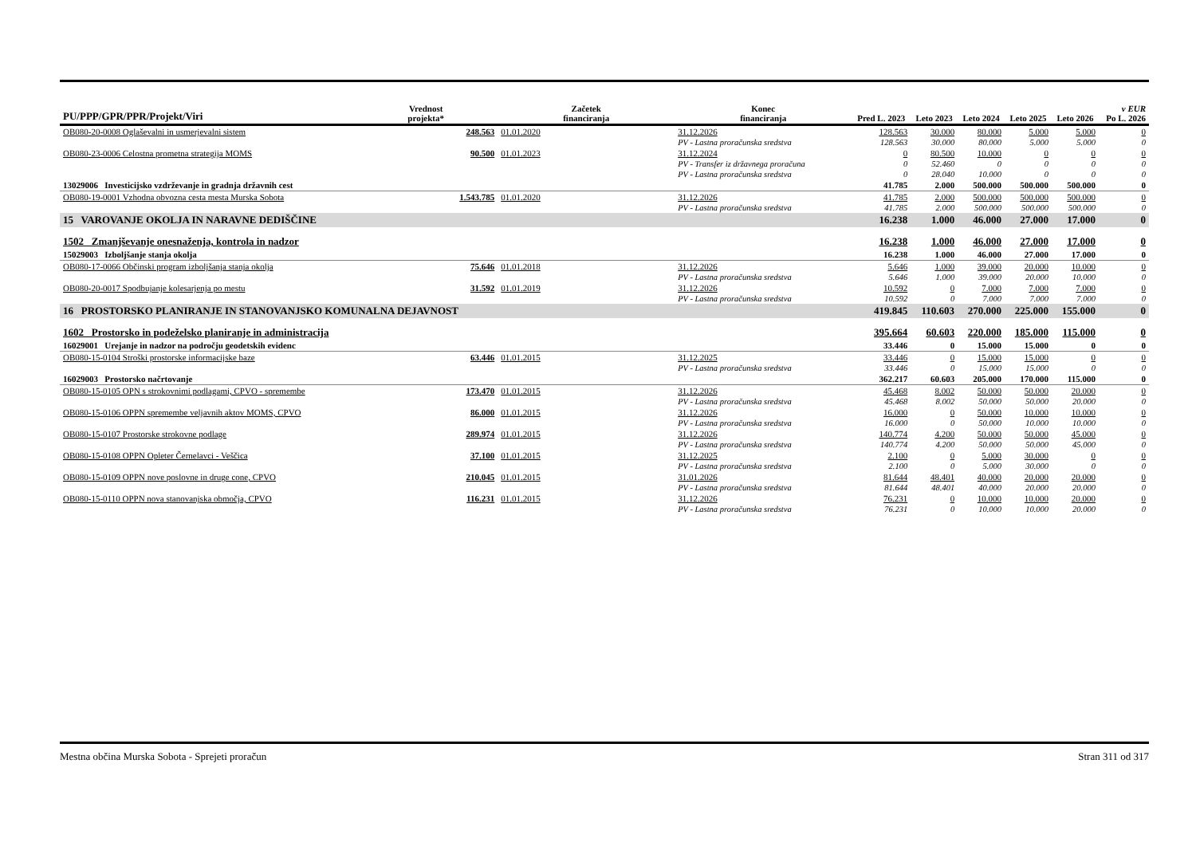| PU/PPP/GPR/PPR/Projekt/Viri | | Vrednost projekta* | Začetek financiranja | Konec financiranja | Pred L. 2023 | Leto 2023 | Leto 2024 | Leto 2025 | Leto 2026 | v EUR Po L. 2026 |
| --- | --- | --- | --- | --- | --- | --- | --- | --- | --- | --- |
| OB080-20-0008 Oglaševalni in usmerjevalni sistem | | 248.563 | 01.01.2020 | 31.12.2026 | 128.563 | 30.000 | 80.000 | 5.000 | 5.000 | 0 |
| | PV - Lastna proračunska sredstva | | | | 128.563 | 30.000 | 80.000 | 5.000 | 5.000 | 0 |
| OB080-23-0006 Celostna prometna strategija MOMS | | 90.500 | 01.01.2023 | 31.12.2024 | 0 | 80.500 | 10.000 | 0 | 0 | 0 |
| | PV - Transfer iz državnega proračuna | | | | 0 | 52.460 | 0 | 0 | 0 | 0 |
| | PV - Lastna proračunska sredstva | | | | 0 | 28.040 | 10.000 | 0 | 0 | 0 |
| 13029006 Investicijsko vzdrževanje in gradnja državnih cest | | | | | 41.785 | 2.000 | 500.000 | 500.000 | 500.000 | 0 |
| OB080-19-0001 Vzhodna obvozna cesta mesta Murska Sobota | | 1.543.785 | 01.01.2020 | 31.12.2026 | 41.785 | 2.000 | 500.000 | 500.000 | 500.000 | 0 |
| | PV - Lastna proračunska sredstva | | | | 41.785 | 2.000 | 500.000 | 500.000 | 500.000 | 0 |
| 15 VAROVANJE OKOLJA IN NARAVNE DEDIŠČINE | | | | | 16.238 | 1.000 | 46.000 | 27.000 | 17.000 | 0 |
| 1502 Zmanjševanje onesnaženja, kontrola in nadzor | | | | | 16.238 | 1.000 | 46.000 | 27.000 | 17.000 | 0 |
| 15029003 Izboljšanje stanja okolja | | | | | 16.238 | 1.000 | 46.000 | 27.000 | 17.000 | 0 |
| OB080-17-0066 Občinski program izboljšanja stanja okolja | | 75.646 | 01.01.2018 | 31.12.2026 | 5.646 | 1.000 | 39.000 | 20.000 | 10.000 | 0 |
| | PV - Lastna proračunska sredstva | | | | 5.646 | 1.000 | 39.000 | 20.000 | 10.000 | 0 |
| OB080-20-0017 Spodbujanje kolesarjenja po mestu | | 31.592 | 01.01.2019 | 31.12.2026 | 10.592 | 0 | 7.000 | 7.000 | 7.000 | 0 |
| | PV - Lastna proračunska sredstva | | | | 10.592 | 0 | 7.000 | 7.000 | 7.000 | 0 |
| 16 PROSTORSKO PLANIRANJE IN STANOVANJSKO KOMUNALNA DEJAVNOST | | | | | 419.845 | 110.603 | 270.000 | 225.000 | 155.000 | 0 |
| 1602 Prostorsko in podeželsko planiranje in administracija | | | | | 395.664 | 60.603 | 220.000 | 185.000 | 115.000 | 0 |
| 16029001 Urejanje in nadzor na področju geodetskih evidenc | | | | | 33.446 | 0 | 15.000 | 15.000 | 0 | 0 |
| OB080-15-0104 Stroški prostorske informacijske baze | | 63.446 | 01.01.2015 | 31.12.2025 | 33.446 | 0 | 15.000 | 15.000 | 0 | 0 |
| | PV - Lastna proračunska sredstva | | | | 33.446 | 0 | 15.000 | 15.000 | 0 | 0 |
| 16029003 Prostorsko načrtovanje | | | | | 362.217 | 60.603 | 205.000 | 170.000 | 115.000 | 0 |
| OB080-15-0105 OPN s strokovnimi podlagami, CPVO - spremembe | | 173.470 | 01.01.2015 | 31.12.2026 | 45.468 | 8.002 | 50.000 | 50.000 | 20.000 | 0 |
| | PV - Lastna proračunska sredstva | | | | 45.468 | 8.002 | 50.000 | 50.000 | 20.000 | 0 |
| OB080-15-0106 OPPN spremembe veljavnih aktov MOMS, CPVO | | 86.000 | 01.01.2015 | 31.12.2026 | 16.000 | 0 | 50.000 | 10.000 | 10.000 | 0 |
| | PV - Lastna proračunska sredstva | | | | 16.000 | 0 | 50.000 | 10.000 | 10.000 | 0 |
| OB080-15-0107 Prostorske strokovne podlage | | 289.974 | 01.01.2015 | 31.12.2026 | 140.774 | 4.200 | 50.000 | 50.000 | 45.000 | 0 |
| | PV - Lastna proračunska sredstva | | | | 140.774 | 4.200 | 50.000 | 50.000 | 45.000 | 0 |
| OB080-15-0108 OPPN Opleter Černelavci - Veščica | | 37.100 | 01.01.2015 | 31.12.2025 | 2.100 | 0 | 5.000 | 30.000 | 0 | 0 |
| | PV - Lastna proračunska sredstva | | | | 2.100 | 0 | 5.000 | 30.000 | 0 | 0 |
| OB080-15-0109 OPPN nove poslovne in druge cone, CPVO | | 210.045 | 01.01.2015 | 31.01.2026 | 81.644 | 48.401 | 40.000 | 20.000 | 20.000 | 0 |
| | PV - Lastna proračunska sredstva | | | | 81.644 | 48.401 | 40.000 | 20.000 | 20.000 | 0 |
| OB080-15-0110 OPPN nova stanovanjska območja, CPVO | | 116.231 | 01.01.2015 | 31.12.2026 | 76.231 | 0 | 10.000 | 10.000 | 20.000 | 0 |
| | PV - Lastna proračunska sredstva | | | | 76.231 | 0 | 10.000 | 10.000 | 20.000 | 0 |
Mestna občina Murska Sobota - Sprejeti proračun Stran 311 od 317